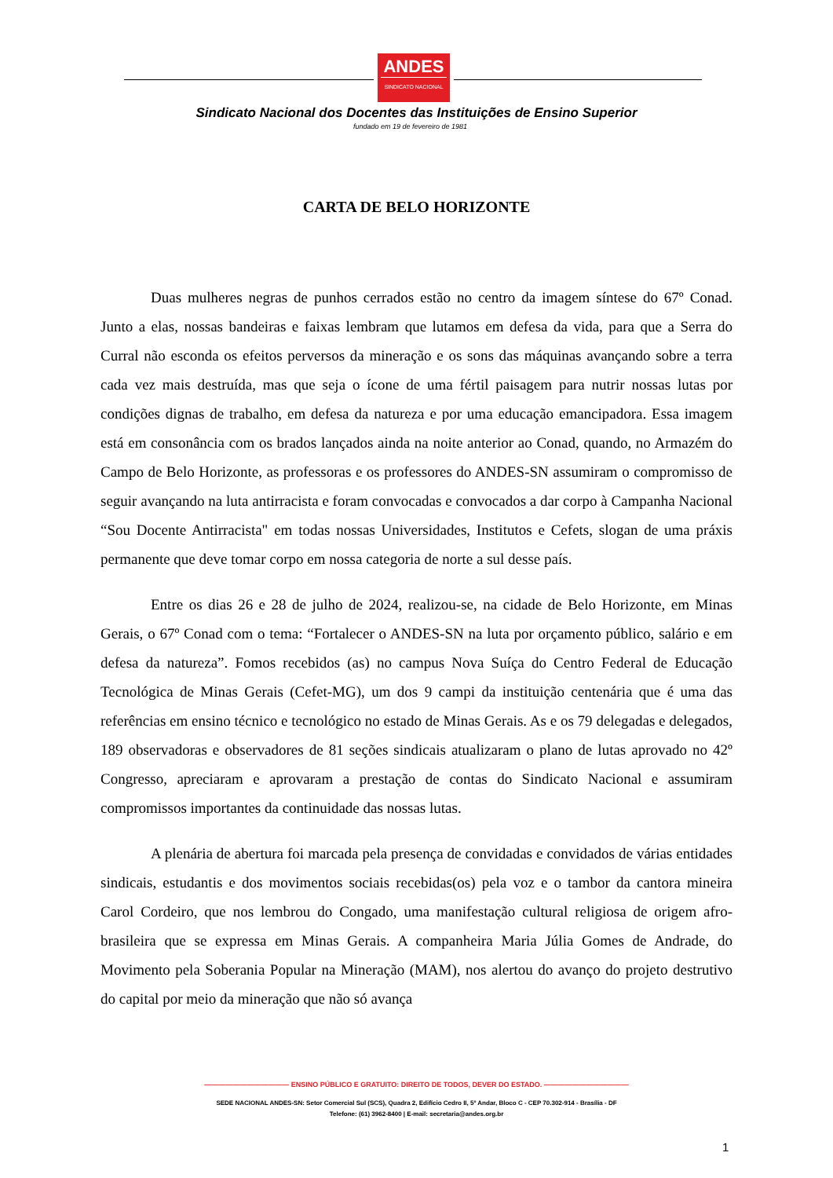ANDES
SINDICATO NACIONAL
Sindicato Nacional dos Docentes das Instituições de Ensino Superior
fundado em 19 de fevereiro de 1981
CARTA DE BELO HORIZONTE
Duas mulheres negras de punhos cerrados estão no centro da imagem síntese do 67º Conad. Junto a elas, nossas bandeiras e faixas lembram que lutamos em defesa da vida, para que a Serra do Curral não esconda os efeitos perversos da mineração e os sons das máquinas avançando sobre a terra cada vez mais destruída, mas que seja o ícone de uma fértil paisagem para nutrir nossas lutas por condições dignas de trabalho, em defesa da natureza e por uma educação emancipadora. Essa imagem está em consonância com os brados lançados ainda na noite anterior ao Conad, quando, no Armazém do Campo de Belo Horizonte, as professoras e os professores do ANDES-SN assumiram o compromisso de seguir avançando na luta antirracista e foram convocadas e convocados a dar corpo à Campanha Nacional “Sou Docente Antirracista" em todas nossas Universidades, Institutos e Cefets, slogan de uma práxis permanente que deve tomar corpo em nossa categoria de norte a sul desse país.
Entre os dias 26 e 28 de julho de 2024, realizou-se, na cidade de Belo Horizonte, em Minas Gerais, o 67º Conad com o tema: “Fortalecer o ANDES-SN na luta por orçamento público, salário e em defesa da natureza”. Fomos recebidos (as) no campus Nova Suíça do Centro Federal de Educação Tecnológica de Minas Gerais (Cefet-MG), um dos 9 campi da instituição centenária que é uma das referências em ensino técnico e tecnológico no estado de Minas Gerais. As e os 79 delegadas e delegados, 189 observadoras e observadores de 81 seções sindicais atualizaram o plano de lutas aprovado no 42º Congresso, apreciaram e aprovaram a prestação de contas do Sindicato Nacional e assumiram compromissos importantes da continuidade das nossas lutas.
A plenária de abertura foi marcada pela presença de convidadas e convidados de várias entidades sindicais, estudantis e dos movimentos sociais recebidas(os) pela voz e o tambor da cantora mineira Carol Cordeiro, que nos lembrou do Congado, uma manifestação cultural religiosa de origem afro-brasileira que se expressa em Minas Gerais. A companheira Maria Júlia Gomes de Andrade, do Movimento pela Soberania Popular na Mineração (MAM), nos alertou do avanço do projeto destrutivo do capital por meio da mineração que não só avança
———————————— ENSINO PÚBLICO E GRATUITO: DIREITO DE TODOS, DEVER DO ESTADO. ————————————
SEDE NACIONAL ANDES-SN: Setor Comercial Sul (SCS), Quadra 2, Edifício Cedro II, 5º Andar, Bloco C - CEP 70.302-914 - Brasília - DF
Telefone: (61) 3962-8400 | E-mail: secretaria@andes.org.br
1